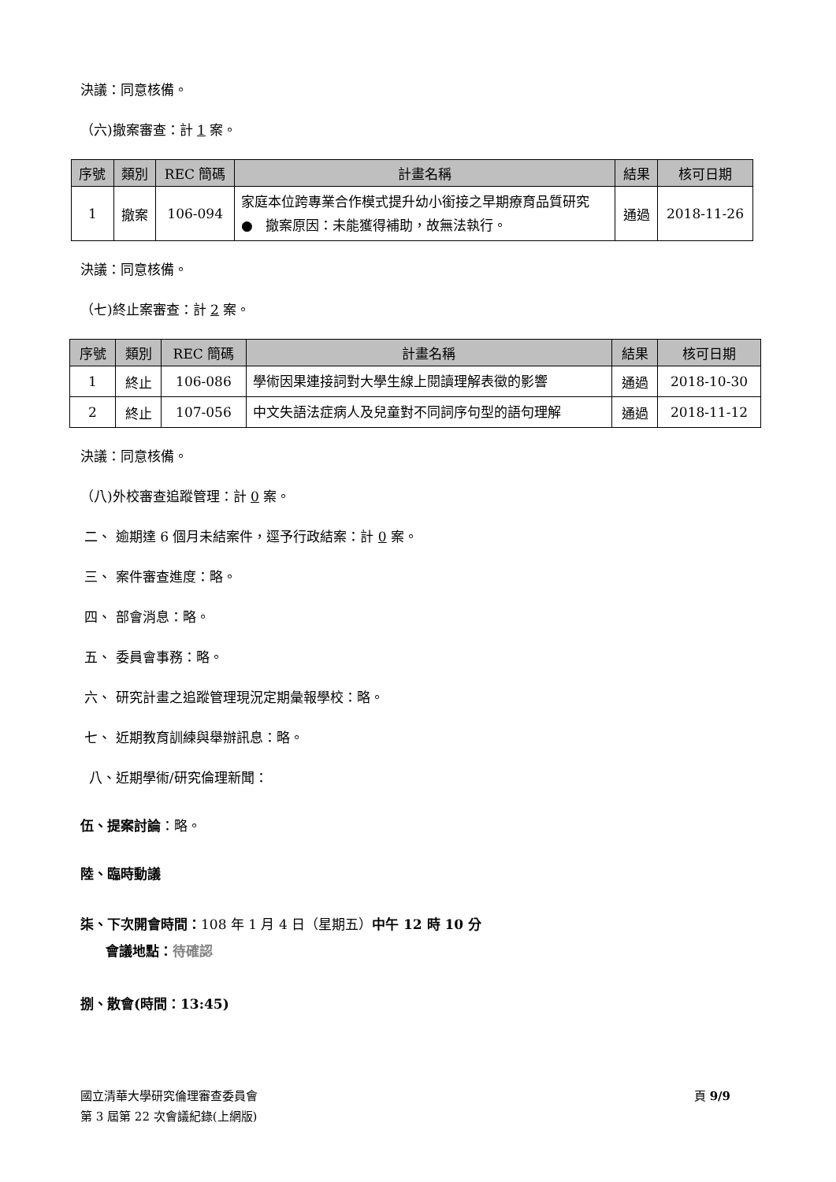決議：同意核備。
（六)撤案審查：計 1 案。
| 序號 | 類別 | REC 簡碼 | 計畫名稱 | 結果 | 核可日期 |
| --- | --- | --- | --- | --- | --- |
| 1 | 撤案 | 106-094 | 家庭本位跨專業合作模式提升幼小銜接之早期療育品質研究 ● 撤案原因：未能獲得補助，故無法執行。 | 通過 | 2018-11-26 |
決議：同意核備。
（七)終止案審查：計 2 案。
| 序號 | 類別 | REC 簡碼 | 計畫名稱 | 結果 | 核可日期 |
| --- | --- | --- | --- | --- | --- |
| 1 | 終止 | 106-086 | 學術因果連接詞對大學生線上閱讀理解表徵的影響 | 通過 | 2018-10-30 |
| 2 | 終止 | 107-056 | 中文失語法症病人及兒童對不同詞序句型的語句理解 | 通過 | 2018-11-12 |
決議：同意核備。
（八)外校審查追蹤管理：計 0 案。
二、 逾期達 6 個月未結案件，逕予行政結案：計 0 案。
三、 案件審查進度：略。
四、 部會消息：略。
五、 委員會事務：略。
六、 研究計畫之追蹤管理現況定期彙報學校：略。
七、 近期教育訓練與舉辦訊息：略。
八、近期學術/研究倫理新聞：
伍、提案討論：略。
陸、臨時動議
柒、下次開會時間：108 年 1 月 4 日（星期五）中午 12 時 10 分
會議地點：待確認
捌、散會(時間：13:45)
國立清華大學研究倫理審查委員會 頁 9/9
第 3 屆第 22 次會議紀錄(上網版)